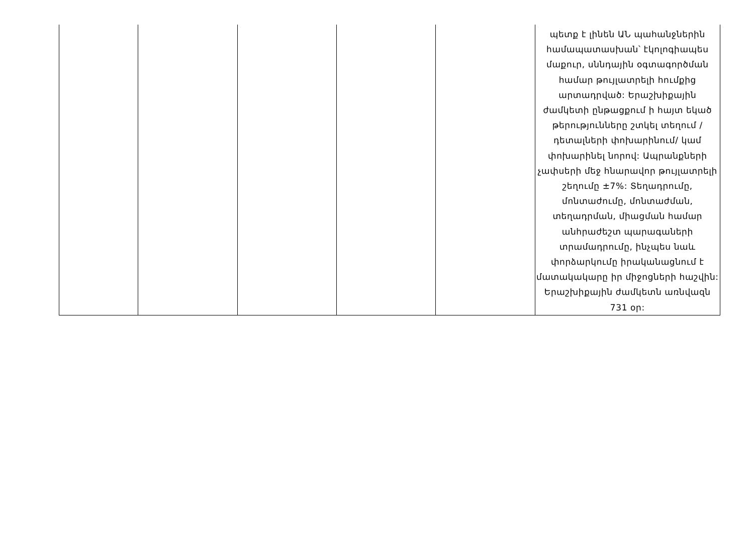| | | | | | պետք է լինեն ԱՆ պահանջներին համապատասխան՝ էկոլոգիապես մաքուր, սննդային օգտագործման համար թույլատրելի հումքից արտադրված: Երաշխիքային ժամկետի ընթացքում ի հայտ եկած թերությունները շտկել տեղում /դետալների փոխարինում/ կամ փոխարինել նորով: Ապրանքների չափսերի մեջ հնարավոր թույլատրելի շեղումը ±7%: Տեղադրումը, մոնտաժումը, մոնտաժման, տեղադրման, միացման համար անհրաժեշտ պարագաների տրամադրումը, ինչպես նաև փորձարկումը իրականացնում է մատակակարը իր միջոցների հաշվին: Երաշխիքային ժամկետն առնվազն 731 օր: |